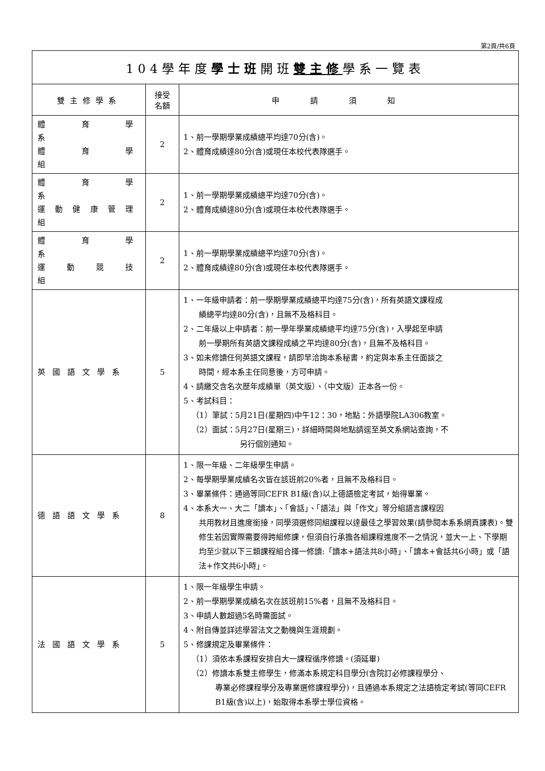第2頁/共6頁
| 104學年度 學士班 開班 雙主修 學系一覽表 | | |
| 雙主修學系 | 接受 名額 | 申請須知 |
| 體 育 學 系 體 育 學 組 | 2 | 1、前一學期學業成績總平均達70分(含)。 2、體育成績達80分(含)或現任本校代表隊選手。 |
| 體 育 學 系 運動健康管理組 | 2 | 1、前一學期學業成績總平均達70分(含)。 2、體育成績達80分(含)或現任本校代表隊選手。 |
| 體 育 學 系 運 動 競 技 組 | 2 | 1、前一學期學業成績總平均達70分(含)。 2、體育成績達80分(含)或現任本校代表隊選手。 |
| 英國語文學系 | 5 | 1、一年級申請者：前一學期學業成績總平均達75分(含)，所有英語文課程成 績總平均達80分(含)，且無不及格科目。 2、二年級以上申請者：前一學年學業成績總平均達75分(含)，入學起至申請 前一學期所有英語文課程成績之平均達80分(含)，且無不及格科目。 3、如未修讀任何英語文課程，請即早洽詢本系秘書，約定與本系主任面談之 時間，經本系主任同意後，方可申請。 4、請繳交含名次歷年成績單（英文版）、（中文版）正本各一份。 5、考試科目： （1）筆試：5月21日(星期四)中午12：30，地點：外語學院LA306教室。 （2）面試：5月27日(星期三)，詳細時間與地點請逕至英文系網站查詢，不 另行個別通知。 |
| 德語語文學系 | 8 | 1、限一年級、二年級學生申請。 2、每學期學業成績名次皆在該班前20%者，且無不及格科目。 3、畢業條件：通過等同CEFR B1級(含)以上德語檢定考試，始得畢業。 4、本系大一、大二「讀本」、「會話」、「語法」與「作文」等分組語言課程因 共用教材且進度銜接，同學須選修同組課程以達最佳之學習效果(請參閱本系系網頁課表)。雙修生若因實際需要得跨組修課，但須自行承擔各組課程進度不一之情況，並大一上、下學期均至少就以下三類課程組合擇一修讀:「讀本+語法共8小時」、「讀本+會話共6小時」或「語法+作文共6小時」。 |
| 法國語文學系 | 5 | 1、限一年級學生申請。 2、前一學期學業成績名次在該班前15%者，且無不及格科目。 3、申請人數超過5名時需面試。 4、附自傳並詳述學習法文之動機與生涯規劃。 5、修課規定及畢業條件： （1）須依本系課程安排自大一課程循序修讀。(須延畢) （2）修讀本系雙主修學生，修滿本系規定科目學分(含院訂必修課程學分、 專業必修課程學分及專業選修課程學分)，且通過本系規定之法語檢定考試(等同CEFR B1級(含)以上)，始取得本系學士學位資格。 |